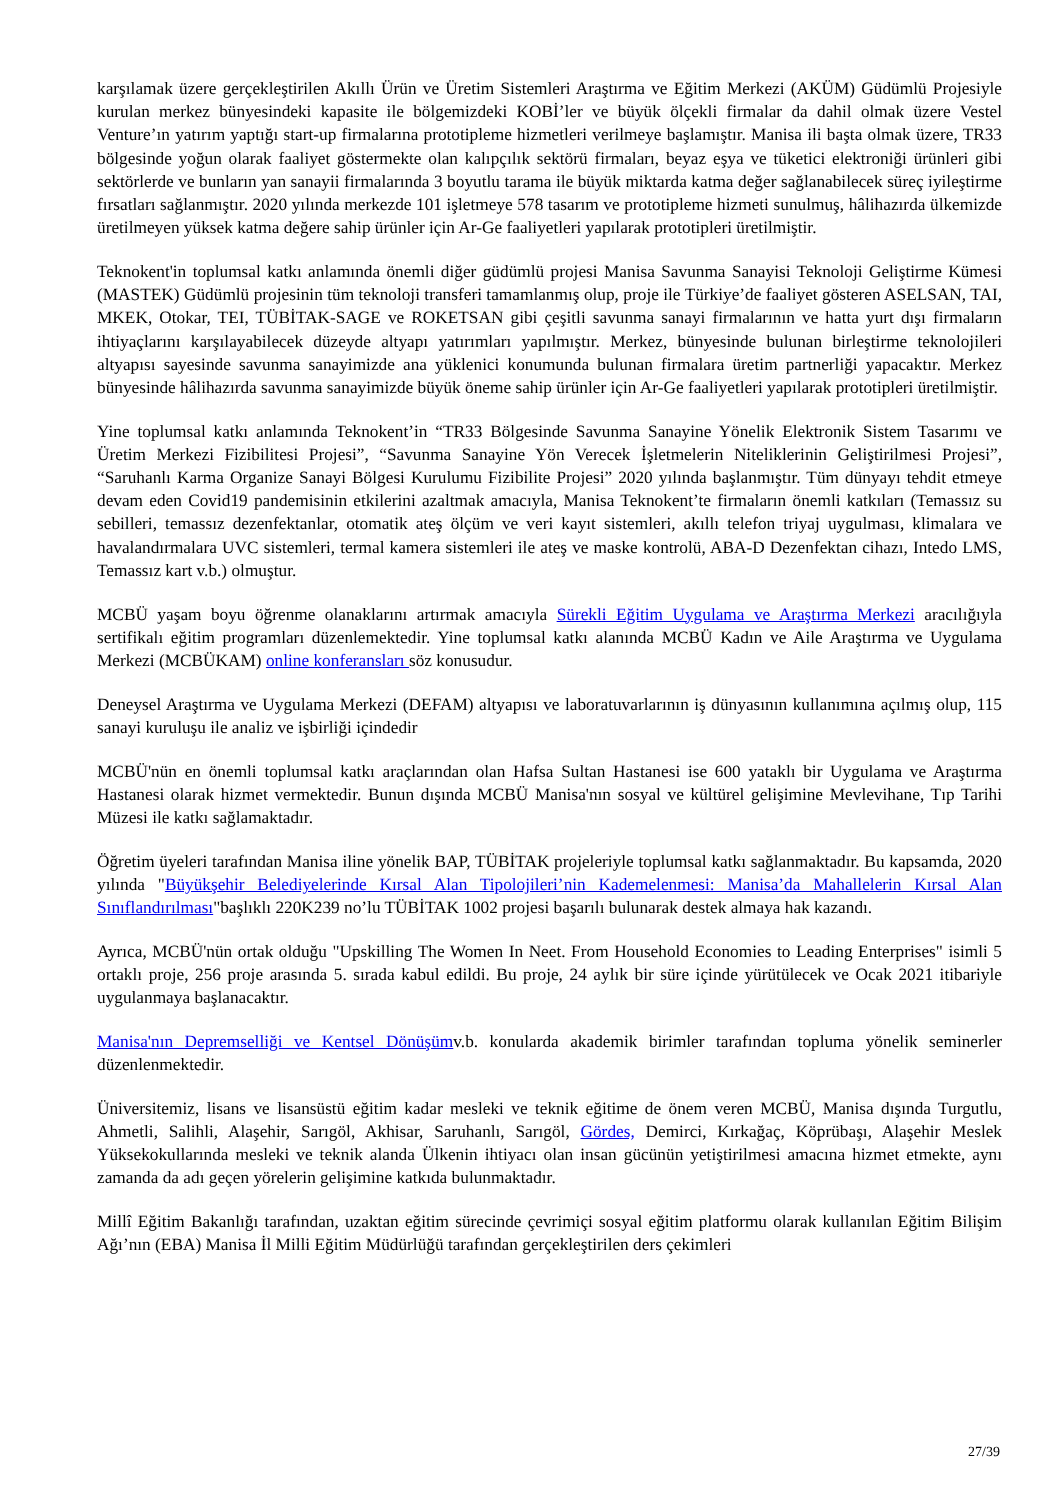karşılamak üzere gerçekleştirilen Akıllı Ürün ve Üretim Sistemleri Araştırma ve Eğitim Merkezi (AKÜM) Güdümlü Projesiyle kurulan merkez bünyesindeki kapasite ile bölgemizdeki KOBİ’ler ve büyük ölçekli firmalar da dahil olmak üzere Vestel Venture’ın yatırım yaptığı start-up firmalarına prototipleme hizmetleri verilmeye başlamıştır. Manisa ili başta olmak üzere, TR33 bölgesinde yoğun olarak faaliyet göstermekte olan kalıpçılık sektörü firmaları, beyaz eşya ve tüketici elektroniği ürünleri gibi sektörlerde ve bunların yan sanayii firmalarında 3 boyutlu tarama ile büyük miktarda katma değer sağlanabilecek süreç iyileştirme fırsatları sağlanmıştır. 2020 yılında merkezde 101 işletmeye 578 tasarım ve prototipleme hizmeti sunulmuş, hâlihazırda ülkemizde üretilmeyen yüksek katma değere sahip ürünler için Ar-Ge faaliyetleri yapılarak prototipleri üretilmiştir.
Teknokent'in toplumsal katkı anlamında önemli diğer güdümlü projesi Manisa Savunma Sanayisi Teknoloji Geliştirme Kümesi (MASTEK) Güdümlü projesinin tüm teknoloji transferi tamamlanmış olup, proje ile Türkiye’de faaliyet gösteren ASELSAN, TAI, MKEK, Otokar, TEI, TÜBİTAK-SAGE ve ROKETSAN gibi çeşitli savunma sanayi firmalarının ve hatta yurt dışı firmaların ihtiyaçlarını karşılayabilecek düzeyde altyapı yatırımları yapılmıştır. Merkez, bünyesinde bulunan birleştirme teknolojileri altyapısı sayesinde savunma sanayimizde ana yüklenici konumunda bulunan firmalara üretim partnerliği yapacaktır. Merkez bünyesinde hâlihazırda savunma sanayimizde büyük öneme sahip ürünler için Ar-Ge faaliyetleri yapılarak prototipleri üretilmiştir.
Yine toplumsal katkı anlamında Teknokent’in “TR33 Bölgesinde Savunma Sanayine Yönelik Elektronik Sistem Tasarımı ve Üretim Merkezi Fizibilitesi Projesi”, “Savunma Sanayine Yön Verecek İşletmelerin Niteliklerinin Geliştirilmesi Projesi”, “Saruhanlı Karma Organize Sanayi Bölgesi Kurulumu Fizibilite Projesi” 2020 yılında başlanmıştır. Tüm dünyayı tehdit etmeye devam eden Covid19 pandemisinin etkilerini azaltmak amacıyla, Manisa Teknokent’te firmaların önemli katkıları (Temassız su sebilleri, temassız dezenfektanlar, otomatik ateş ölçüm ve veri kayıt sistemleri, akıllı telefon triyaj uygulması, klimalara ve havalandırmalara UVC sistemleri, termal kamera sistemleri ile ateş ve maske kontrolü, ABA-D Dezenfektan cihazı, Intedo LMS, Temassız kart v.b.) olmuştur.
MCBÜ yaşam boyu öğrenme olanaklarını artırmak amacıyla Sürekli Eğitim Uygulama ve Araştırma Merkezi aracılığıyla sertifikalı eğitim programları düzenlemektedir. Yine toplumsal katkı alanında MCBÜ Kadın ve Aile Araştırma ve Uygulama Merkezi (MCBÜKAM) online konferansları söz konusudur.
Deneysel Araştırma ve Uygulama Merkezi (DEFAM) altyapısı ve laboratuvarlarının iş dünyasının kullanımına açılmış olup, 115 sanayi kuruluşu ile analiz ve işbirliği içindedir
MCBÜ'nün en önemli toplumsal katkı araçlarından olan Hafsa Sultan Hastanesi ise 600 yataklı bir Uygulama ve Araştırma Hastanesi olarak hizmet vermektedir. Bunun dışında MCBÜ Manisa'nın sosyal ve kültürel gelişimine Mevlevihane, Tıp Tarihi Müzesi ile katkı sağlamaktadır.
Öğretim üyeleri tarafından Manisa iline yönelik BAP, TÜBİTAK projeleriyle toplumsal katkı sağlanmaktadır. Bu kapsamda, 2020 yılında "Büyükşehir Belediyelerinde Kırsal Alan Tipolojileri’nin Kademelenmesi: Manisa’da Mahallelerin Kırsal Alan Sınıflandırılması"başlıklı 220K239 no’lu TÜBİTAK 1002 projesi başarılı bulunarak destek almaya hak kazandı.
Ayrıca, MCBÜ'nün ortak olduğu "Upskilling The Women In Neet. From Household Economies to Leading Enterprises" isimli 5 ortaklı proje, 256 proje arasında 5. sırada kabul edildi. Bu proje, 24 aylık bir süre içinde yürütülecek ve Ocak 2021 itibariyle uygulanmaya başlanacaktır.
Manisa'nın Depremselliği ve Kentsel Dönüşümv.b. konularda akademik birimler tarafından topluma yönelik seminerler düzenlenmektedir.
Üniversitemiz, lisans ve lisansüstü eğitim kadar mesleki ve teknik eğitime de önem veren MCBÜ, Manisa dışında Turgutlu, Ahmetli, Salihli, Alaşehir, Sarıgöl, Akhisar, Saruhanlı, Sarıgöl, Gördes, Demirci, Kırkağaç, Köprübaşı, Alaşehir Meslek Yüksekokullarında mesleki ve teknik alanda Ülkenin ihtiyacı olan insan gücünün yetiştirilmesi amacına hizmet etmekte, aynı zamanda da adı geçen yörelerin gelişimine katkıda bulunmaktadır.
Millî Eğitim Bakanlığı tarafından, uzaktan eğitim sürecinde çevrimiçi sosyal eğitim platformu olarak kullanılan Eğitim Bilişim Ağı’nın (EBA) Manisa İl Milli Eğitim Müdürlüğü tarafından gerçekleştirilen ders çekimleri
27/39